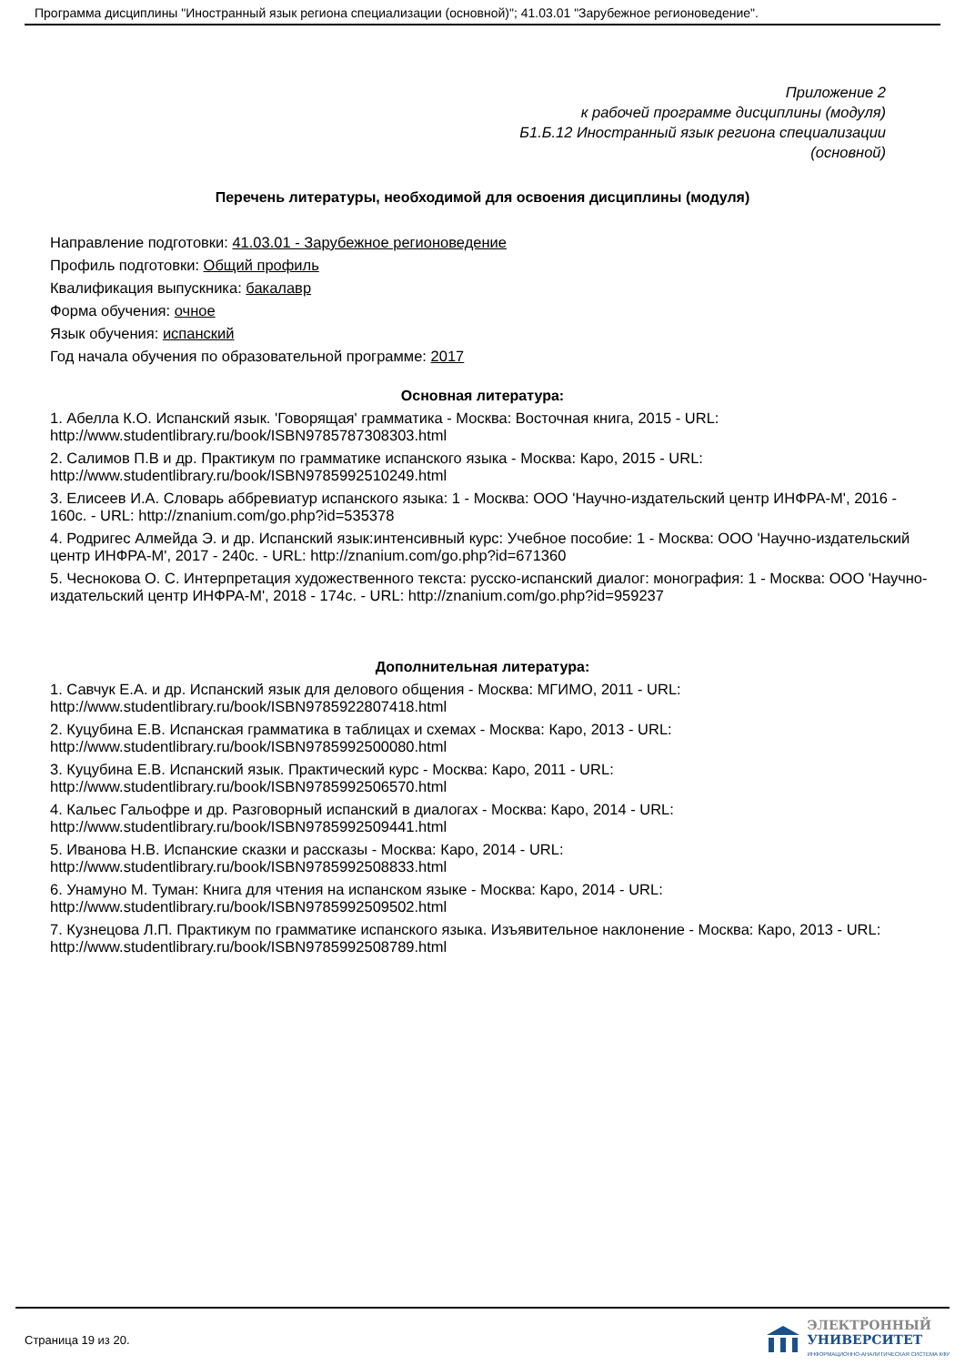Программа дисциплины "Иностранный язык региона специализации (основной)"; 41.03.01 "Зарубежное регионоведение".
Приложение 2
к рабочей программе дисциплины (модуля)
Б1.Б.12 Иностранный язык региона специализации
(основной)
Перечень литературы, необходимой для освоения дисциплины (модуля)
Направление подготовки: 41.03.01 - Зарубежное регионоведение
Профиль подготовки: Общий профиль
Квалификация выпускника: бакалавр
Форма обучения: очное
Язык обучения: испанский
Год начала обучения по образовательной программе: 2017
Основная литература:
1. Абелла К.О. Испанский язык. 'Говорящая' грамматика - Москва: Восточная книга, 2015 - URL: http://www.studentlibrary.ru/book/ISBN9785787308303.html
2. Салимов П.В и др. Практикум по грамматике испанского языка - Москва: Каро, 2015 - URL: http://www.studentlibrary.ru/book/ISBN9785992510249.html
3. Елисеев И.А. Словарь аббревиатур испанского языка: 1 - Москва: ООО 'Научно-издательский центр ИНФРА-М', 2016 - 160с. - URL: http://znanium.com/go.php?id=535378
4. Родригес Алмейда Э. и др. Испанский язык:интенсивный курс: Учебное пособие: 1 - Москва: ООО 'Научно-издательский центр ИНФРА-М', 2017 - 240с. - URL: http://znanium.com/go.php?id=671360
5. Чеснокова О. С. Интерпретация художественного текста: русско-испанский диалог: монография: 1 - Москва: ООО 'Научно-издательский центр ИНФРА-М', 2018 - 174с. - URL: http://znanium.com/go.php?id=959237
Дополнительная литература:
1. Савчук Е.А. и др. Испанский язык для делового общения - Москва: МГИМО, 2011 - URL: http://www.studentlibrary.ru/book/ISBN9785922807418.html
2. Куцубина Е.В. Испанская грамматика в таблицах и схемах - Москва: Каро, 2013 - URL: http://www.studentlibrary.ru/book/ISBN9785992500080.html
3. Куцубина Е.В. Испанский язык. Практический курс - Москва: Каро, 2011 - URL: http://www.studentlibrary.ru/book/ISBN9785992506570.html
4. Кальес Гальофре и др. Разговорный испанский в диалогах - Москва: Каро, 2014 - URL: http://www.studentlibrary.ru/book/ISBN9785992509441.html
5. Иванова Н.В. Испанские сказки и рассказы - Москва: Каро, 2014 - URL: http://www.studentlibrary.ru/book/ISBN9785992508833.html
6. Унамуно М. Туман: Книга для чтения на испанском языке - Москва: Каро, 2014 - URL: http://www.studentlibrary.ru/book/ISBN9785992509502.html
7. Кузнецова Л.П. Практикум по грамматике испанского языка. Изъявительное наклонение - Москва: Каро, 2013 - URL: http://www.studentlibrary.ru/book/ISBN9785992508789.html
Страница 19 из 20.
ЭЛЕКТРОННЫЙ
УНИВЕРСИТЕТ
ИНФОРМАЦИОННО-АНАЛИТИЧЕСКАЯ СИСТЕМА КФУ